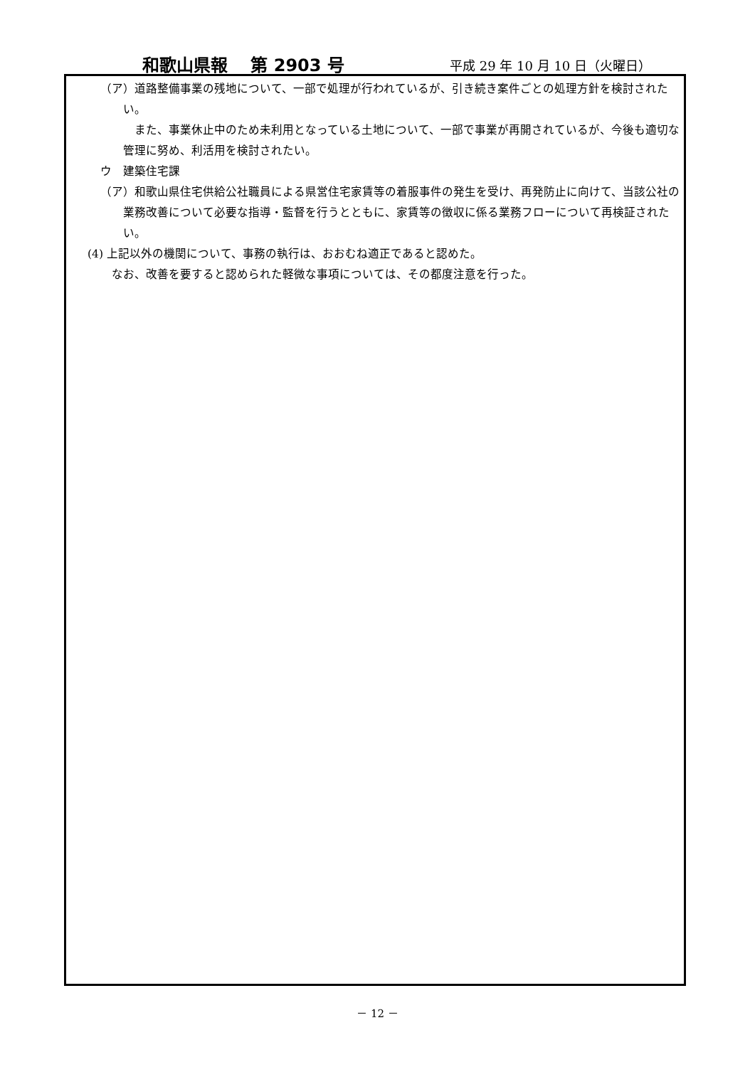和歌山県報　 第 2903 号 平成 29 年 10 月 10 日（火曜日）
（ア）道路整備事業の残地について、一部で処理が行われているが、引き続き案件ごとの処理方針を検討されたい。
また、事業休止中のため未利用となっている土地について、一部で事業が再開されているが、今後も適切な管理に努め、利活用を検討されたい。
ウ　建築住宅課
（ア）和歌山県住宅供給公社職員による県営住宅家賃等の着服事件の発生を受け、再発防止に向けて、当該公社の業務改善について必要な指導・監督を行うとともに、家賃等の徴収に係る業務フローについて再検証されたい。
(4) 上記以外の機関について、事務の執行は、おおむね適正であると認めた。
なお、改善を要すると認められた軽微な事項については、その都度注意を行った。
－ 12 －